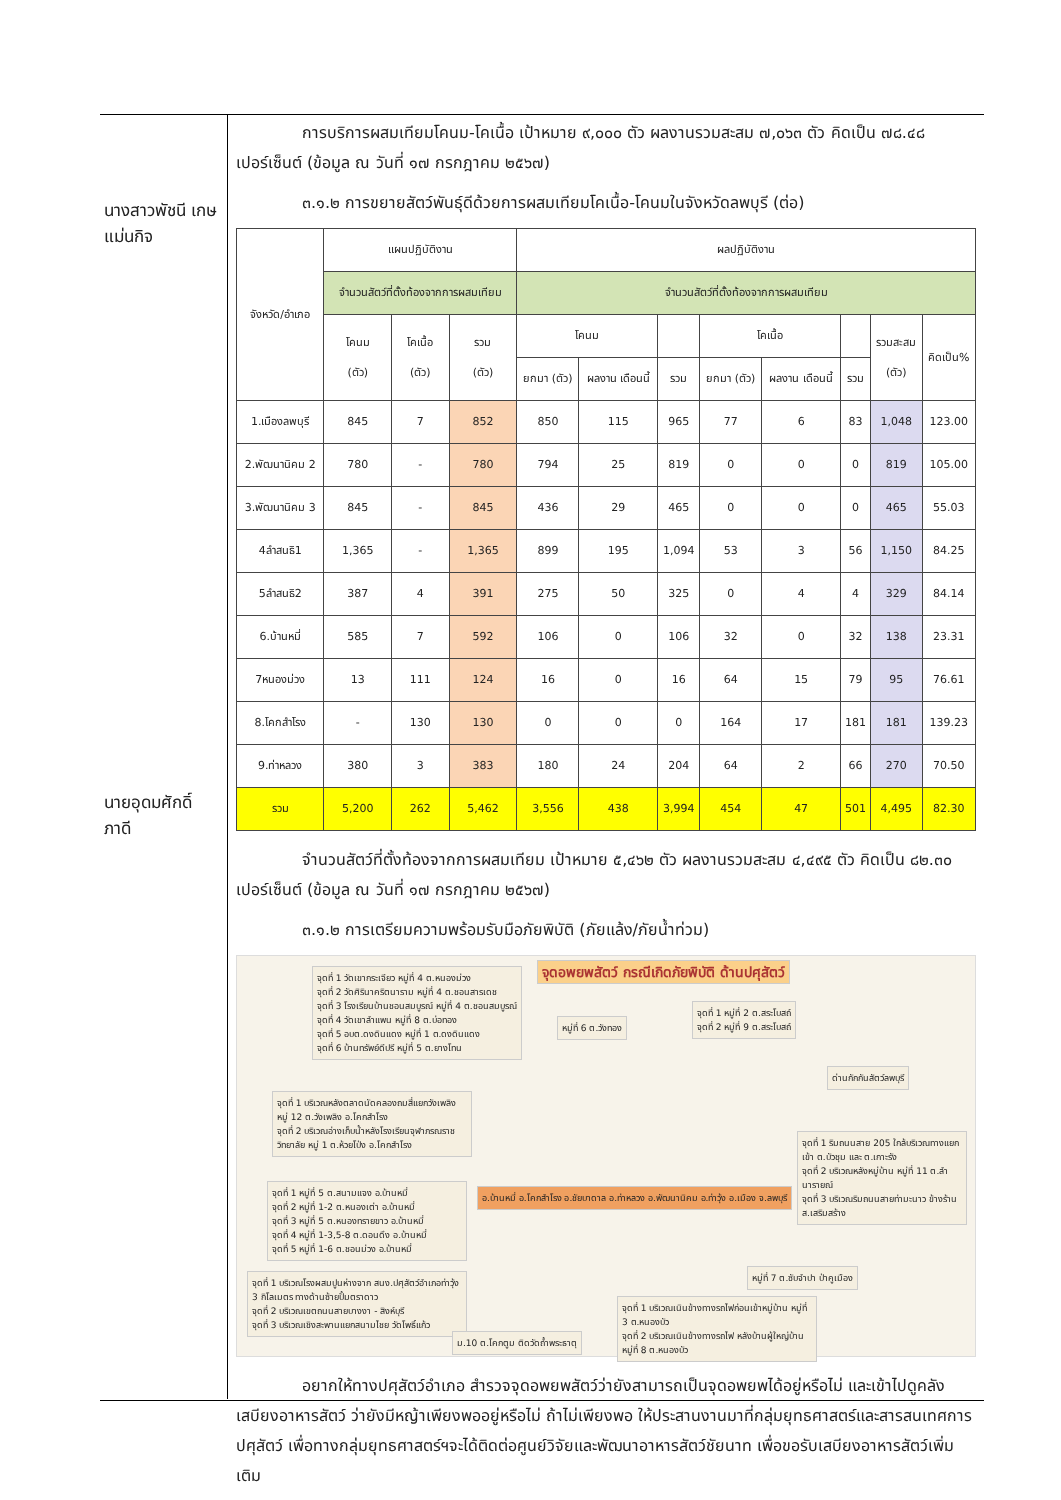นางสาวพัชนี เกษแม่นกิจ
นายอุดมศักดิ์ ภาดี
การบริการผสมเทียมโคนม-โคเนื้อ เป้าหมาย ๙,๐๐๐ ตัว ผลงานรวมสะสม ๗,๐๖๓ ตัว คิดเป็น ๗๘.๔๘ เปอร์เซ็นต์ (ข้อมูล ณ วันที่ ๑๗ กรกฎาคม ๒๕๖๗)
๓.๑.๒ การขยายสัตว์พันธุ์ดีด้วยการผสมเทียมโคเนื้อ-โคนมในจังหวัดลพบุรี (ต่อ)
| จังหวัด/อำเภอ | แผนปฏิบัติงาน | | | ผลปฏิบัติงาน | | | | | | | |
| --- | --- | --- | --- | --- | --- | --- | --- | --- | --- | --- | --- |
| | จำนวนสัตว์ที่ตั้งท้องจากการผสมเทียม | | | จำนวนสัตว์ที่ตั้งท้องจากการผสมเทียม | | | | | | | |
| | โคนม (ตัว) | โคเนื้อ (ตัว) | รวม (ตัว) | โคนม | | | โคเนื้อ | | | รวมสะสม (ตัว) | คิดเป็น% |
| | | | | ยกมา (ตัว) | ผลงาน เดือนนี้ | รวม | ยกมา (ตัว) | ผลงาน เดือนนี้ | รวม | | |
| 1.เมืองลพบุรี | 845 | 7 | 852 | 850 | 115 | 965 | 77 | 6 | 83 | 1,048 | 123.00 |
| 2.พัฒนานิคม 2 | 780 | - | 780 | 794 | 25 | 819 | 0 | 0 | 0 | 819 | 105.00 |
| 3.พัฒนานิคม 3 | 845 | - | 845 | 436 | 29 | 465 | 0 | 0 | 0 | 465 | 55.03 |
| 4ลำสนธิ1 | 1,365 | - | 1,365 | 899 | 195 | 1,094 | 53 | 3 | 56 | 1,150 | 84.25 |
| 5ลำสนธิ2 | 387 | 4 | 391 | 275 | 50 | 325 | 0 | 4 | 4 | 329 | 84.14 |
| 6.บ้านหมี่ | 585 | 7 | 592 | 106 | 0 | 106 | 32 | 0 | 32 | 138 | 23.31 |
| 7หนองม่วง | 13 | 111 | 124 | 16 | 0 | 16 | 64 | 15 | 79 | 95 | 76.61 |
| 8.โคกสำโรง | - | 130 | 130 | 0 | 0 | 0 | 164 | 17 | 181 | 181 | 139.23 |
| 9.ท่าหลวง | 380 | 3 | 383 | 180 | 24 | 204 | 64 | 2 | 66 | 270 | 70.50 |
| รวม | 5,200 | 262 | 5,462 | 3,556 | 438 | 3,994 | 454 | 47 | 501 | 4,495 | 82.30 |
จำนวนสัตว์ที่ตั้งท้องจากการผสมเทียม เป้าหมาย ๕,๔๖๒ ตัว ผลงานรวมสะสม ๔,๔๙๕ ตัว คิดเป็น ๘๒.๓๐ เปอร์เซ็นต์ (ข้อมูล ณ วันที่ ๑๗ กรกฎาคม ๒๕๖๗)
๓.๑.๒ การเตรียมความพร้อมรับมือภัยพิบัติ (ภัยแล้ง/ภัยน้ำท่วม)
จุดอพยพสัตว์ กรณีเกิดภัยพิบัติ ด้านปศุสัตว์
จุดที่ 1 วัดเขากระเจียว หมู่ที่ 4 ต.หนองม่วง
จุดที่ 2 วัดศิรินาคริตนาราม หมู่ที่ 4 ต.ชอนสารเดช
จุดที่ 3 โรงเรียนบ้านชอนสมบูรณ์ หมู่ที่ 4 ต.ชอนสมบูรณ์
จุดที่ 4 วัดเขาลำแพน หมู่ที่ 8 ต.บ่อทอง
จุดที่ 5 อบต.ดงดินแดง หมู่ที่ 1 ต.ดงดินแดง
จุดที่ 6 บ้านทรัพย์ดีปรี หมู่ที่ 5 ต.ยางโทน
หมู่ที่ 6 ต.วังทอง
จุดที่ 1 หมู่ที่ 2 ต.สระโบสถ์
จุดที่ 2 หมู่ที่ 9 ต.สระโบสถ์
ด่านกักกันสัตว์ลพบุรี
จุดที่ 1 บริเวณหลังตลาดนัดคลองถมสี่แยกวังเพลิง หมู่ 12 ต.วังเพลิง อ.โคกสำโรง
จุดที่ 2 บริเวณอ่างเก็บน้ำหลังโรงเรียนจุฬาภรณราชวิทยาลัย หมู่ 1 ต.ห้วยโป่ง อ.โคกสำโรง
จุดที่ 1 ริมถนนสาย 205 ใกล้บริเวณทางแยกเข้า ต.บัวชุม และ ต.เกาะรัง
จุดที่ 2 บริเวณหลังหมู่บ้าน หมู่ที่ 11 ต.ลำนารายณ์
จุดที่ 3 บริเวณริมถนนสายท่ามะนาว ข้างร้าน ส.เสริมสร้าง
จุดที่ 1 หมู่ที่ 5 ต.สนามแจง อ.บ้านหมี่
จุดที่ 2 หมู่ที่ 1-2 ต.หนองเต่า อ.บ้านหมี่
จุดที่ 3 หมู่ที่ 5 ต.หนองทรายขาว อ.บ้านหมี่
จุดที่ 4 หมู่ที่ 1-3,5-8 ต.ดอนดึง อ.บ้านหมี่
จุดที่ 5 หมู่ที่ 1-6 ต.ชอนม่วง อ.บ้านหมี่
อ.บ้านหมี่ อ.โคกสำโรง อ.ชัยบาดาล อ.ท่าหลวง อ.พัฒนานิคม อ.ท่าวุ้ง อ.เมือง จ.ลพบุรี
หมู่ที่ 7 ต.ซับจำปา ป่าคูเมือง
จุดที่ 1 บริเวณโรงผสมปูนห่างจาก สนง.ปศุสัตว์อำเภอท่าวุ้ง 3 กิโลเมตร ทางด้านซ้ายปั้มตราดาว
จุดที่ 2 บริเวณเขตถนนสายบางงา - สิงห์บุรี
จุดที่ 3 บริเวณเชิงสะพานแยกสนามไชย วัดโพธิ์แก้ว
จุดที่ 1 บริเวณเนินข้างทางรถไฟก่อนเข้าหมู่บ้าน หมู่ที่ 3 ต.หนองบัว
จุดที่ 2 บริเวณเนินข้างทางรถไฟ หลังบ้านผู้ใหญ่บ้านหมู่ที่ 8 ต.หนองบัว
ม.10 ต.โคกตูม ติดวัดถ้ำพระธาตุ
อยากให้ทางปศุสัตว์อำเภอ สำรวจจุดอพยพสัตว์ว่ายังสามารถเป็นจุดอพยพได้อยู่หรือไม่ และเข้าไปดูคลังเสบียงอาหารสัตว์ ว่ายังมีหญ้าเพียงพออยู่หรือไม่ ถ้าไม่เพียงพอ ให้ประสานงานมาที่กลุ่มยุทธศาสตร์และสารสนเทศการปศุสัตว์ เพื่อทางกลุ่มยุทธศาสตร์ฯจะได้ติดต่อศูนย์วิจัยและพัฒนาอาหารสัตว์ชัยนาท เพื่อขอรับเสบียงอาหารสัตว์เพิ่มเติม